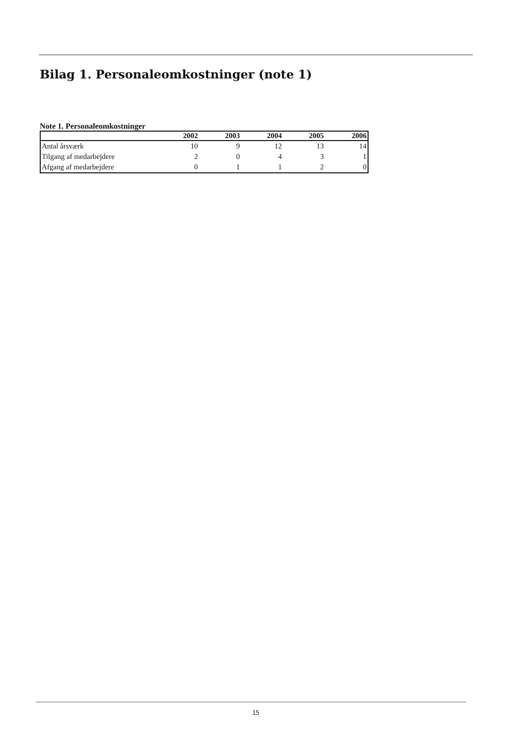Bilag 1. Personaleomkostninger (note 1)
Note 1. Personaleomkostninger
| | 2002 | 2003 | 2004 | 2005 | 2006 |
| --- | --- | --- | --- | --- | --- |
| Antal årsværk | 10 | 9 | 12 | 13 | 14 |
| Tilgang af medarbejdere | 2 | 0 | 4 | 3 | 1 |
| Afgang af medarbejdere | 0 | 1 | 1 | 2 | 0 |
15